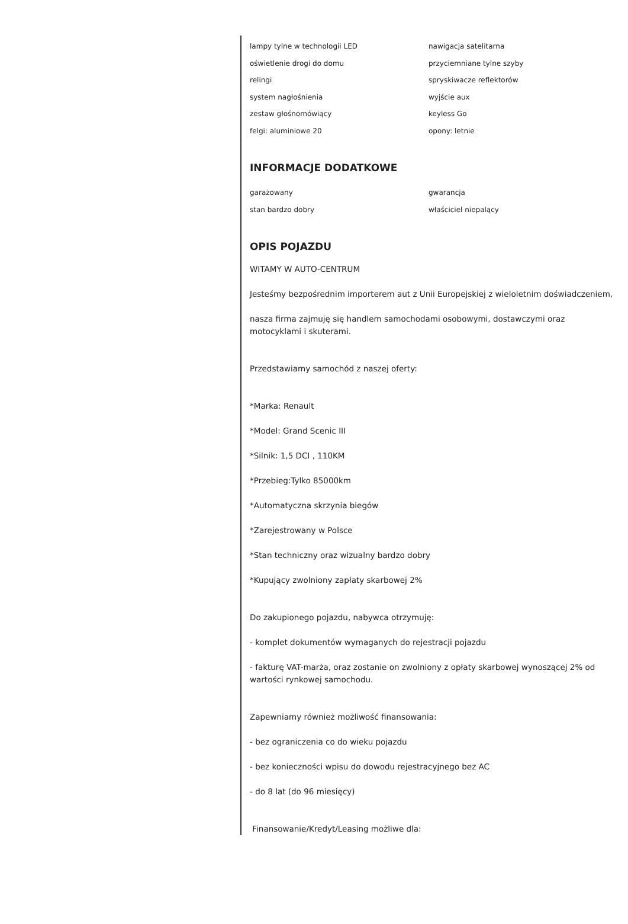lampy tylne w technologii LED
nawigacja satelitarna
oświetlenie drogi do domu
przyciemniane tylne szyby
relingi
spryskiwacze reflektorów
system nagłośnienia
wyjście aux
zestaw głośnomówiący
keyless Go
felgi: aluminiowe 20
opony: letnie
INFORMACJE DODATKOWE
garażowany
gwarancja
stan bardzo dobry
właściciel niepalący
OPIS POJAZDU
WITAMY W AUTO-CENTRUM
Jesteśmy bezpośrednim importerem aut z Unii Europejskiej z wieloletnim doświadczeniem,
nasza firma zajmuję się handlem samochodami osobowymi, dostawczymi oraz motocyklami i skuterami.
Przedstawiamy samochód z naszej oferty:
*Marka: Renault
*Model: Grand Scenic III
*Silnik: 1,5 DCI , 110KM
*Przebieg:Tylko 85000km
*Automatyczna skrzynia biegów
*Zarejestrowany w Polsce
*Stan techniczny oraz wizualny bardzo dobry
*Kupujący zwolniony zapłaty skarbowej 2%
Do zakupionego pojazdu, nabywca otrzymuję:
- komplet dokumentów wymaganych do rejestracji pojazdu
- fakturę VAT-marża, oraz zostanie on zwolniony z opłaty skarbowej wynoszącej 2% od wartości rynkowej samochodu.
Zapewniamy również możliwość finansowania:
- bez ograniczenia co do wieku pojazdu
- bez konieczności wpisu do dowodu rejestracyjnego bez AC
- do 8 lat (do 96 miesięcy)
Finansowanie/Kredyt/Leasing możliwe dla: